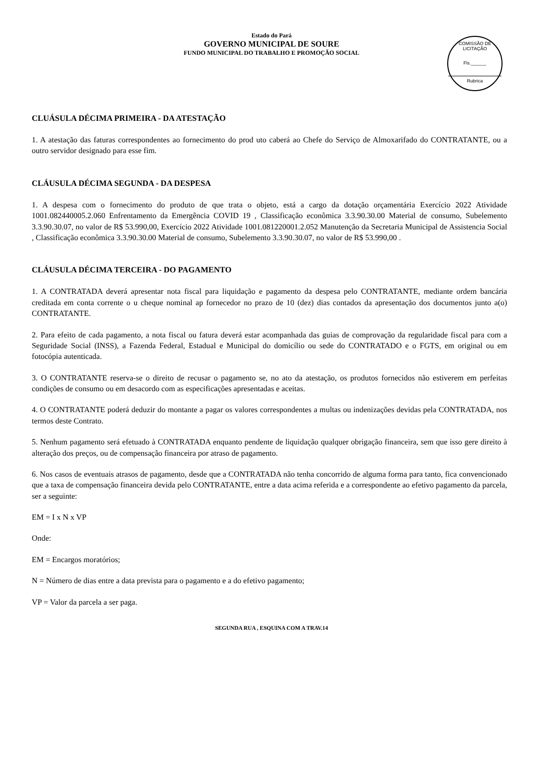Estado do Pará
GOVERNO MUNICIPAL DE SOURE
FUNDO MUNICIPAL DO TRABALHO E PROMOÇÃO SOCIAL
COMISSÃO DE LICITAÇÃO
Fls.______
Rubrica
CLUÁSULA DÉCIMA PRIMEIRA - DA ATESTAÇÃO
1. A atestação das faturas correspondentes ao fornecimento do prod uto caberá ao Chefe do Serviço de Almoxarifado do CONTRATANTE, ou a outro servidor designado para esse fim.
CLÁUSULA DÉCIMA SEGUNDA - DA DESPESA
1. A despesa com o fornecimento do produto de que trata o objeto, está a cargo da dotação orçamentária Exercício 2022 Atividade 1001.082440005.2.060 Enfrentamento da Emergência COVID 19 , Classificação econômica 3.3.90.30.00 Material de consumo, Subelemento 3.3.90.30.07, no valor de R$ 53.990,00, Exercício 2022 Atividade 1001.081220001.2.052 Manutenção da Secretaria Municipal de Assistencia Social , Classificação econômica 3.3.90.30.00 Material de consumo, Subelemento 3.3.90.30.07, no valor de R$ 53.990,00 .
CLÁUSULA DÉCIMA TERCEIRA - DO PAGAMENTO
1. A CONTRATADA deverá apresentar nota fiscal para liquidação e pagamento da despesa pelo CONTRATANTE, mediante ordem bancária creditada em conta corrente o u cheque nominal ap fornecedor no prazo de 10 (dez) dias contados da apresentação dos documentos junto a(o) CONTRATANTE.
2. Para efeito de cada pagamento, a nota fiscal ou fatura deverá estar acompanhada das guias de comprovação da regularidade fiscal para com a Seguridade Social (INSS), a Fazenda Federal, Estadual e Municipal do domicílio ou sede do CONTRATADO e o FGTS, em original ou em fotocópia autenticada.
3. O CONTRATANTE reserva-se o direito de recusar o pagamento se, no ato da atestação, os produtos fornecidos não estiverem em perfeitas condições de consumo ou em desacordo com as especificações apresentadas e aceitas.
4. O CONTRATANTE poderá deduzir do montante a pagar os valores correspondentes a multas ou indenizações devidas pela CONTRATADA, nos termos deste Contrato.
5. Nenhum pagamento será efetuado à CONTRATADA enquanto pendente de liquidação qualquer obrigação financeira, sem que isso gere direito à alteração dos preços, ou de compensação financeira por atraso de pagamento.
6. Nos casos de eventuais atrasos de pagamento, desde que a CONTRATADA não tenha concorrido de alguma forma para tanto, fica convencionado que a taxa de compensação financeira devida pelo CONTRATANTE, entre a data acima referida e a correspondente ao efetivo pagamento da parcela, ser a seguinte:
EM = I x N x VP
Onde:
EM = Encargos moratórios;
N = Número de dias entre a data prevista para o pagamento e a do efetivo pagamento;
VP = Valor da parcela a ser paga.
SEGUNDA RUA , ESQUINA COM A TRAV.14